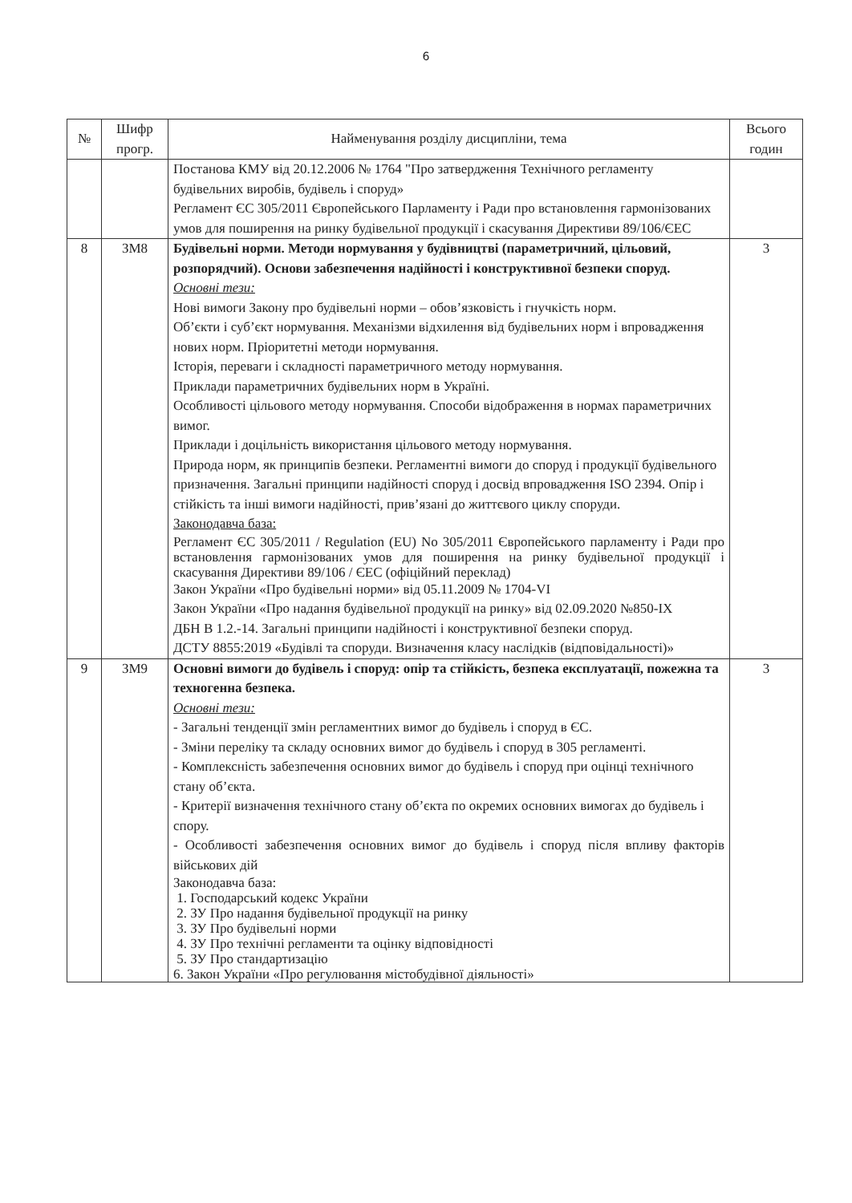6
| № | Шифр прогр. | Найменування розділу дисципліни, тема | Всього годин |
| --- | --- | --- | --- |
| | | Постанова КМУ від 20.12.2006 № 1764 "Про затвердження Технічного регламенту будівельних виробів, будівель і споруд» Регламент ЄС 305/2011 Європейського Парламенту і Ради про встановлення гармонізованих умов для поширення на ринку будівельної продукції і скасування Директиви 89/106/ЄЕС | |
| 8 | ЗМ8 | Будівельні норми. Методи нормування у будівництві (параметричний, цільовий, розпорядчий). Основи забезпечення надійності і конструктивної безпеки споруд. Основні тези: Нові вимоги Закону про будівельні норми – обов’язковість і гнучкість норм. Об’єкти і суб’єкт нормування. Механізми відхилення від будівельних норм і впровадження нових норм. Пріоритетні методи нормування. Історія, переваги і складності параметричного методу нормування. Приклади параметричних будівельних норм в Україні. Особливості цільового методу нормування. Способи відображення в нормах параметричних вимог. Приклади і доцільність використання цільового методу нормування. Природа норм, як принципів безпеки. Регламентні вимоги до споруд і продукції будівельного призначення. Загальні принципи надійності споруд і досвід впровадження ISO 2394. Опір і стійкість та інші вимоги надійності, прив’язані до життєвого циклу споруди. Законодавча база: Регламент ЄС 305/2011 / Regulation (EU) No 305/2011 Європейського парламенту і Ради про встановлення гармонізованих умов для поширення на ринку будівельної продукції і скасування Директиви 89/106 / ЄЕС (офіційний переклад) Закон України «Про будівельні норми» від 05.11.2009 № 1704-VI Закон України «Про надання будівельної продукції на ринку» від 02.09.2020 №850-IX ДБН В 1.2.-14. Загальні принципи надійності і конструктивної безпеки споруд. ДСТУ 8855:2019 «Будівлі та споруди. Визначення класу наслідків (відповідальності)» | 3 |
| 9 | ЗМ9 | Основні вимоги до будівель і споруд: опір та стійкість, безпека експлуатації, пожежна та техногенна безпека. Основні тези: - Загальні тенденції змін регламентних вимог до будівель і споруд в ЄС. - Зміни переліку та складу основних вимог до будівель і споруд в 305 регламенті. - Комплексність забезпечення основних вимог до будівель і споруд при оцінці технічного стану об’єкта. - Критерії визначення технічного стану об’єкта по окремих основних вимогах до будівель і спору. - Особливості забезпечення основних вимог до будівель і споруд після впливу факторів військових дій Законодавча база: 1. Господарський кодекс України 2. ЗУ Про надання будівельної продукції на ринку 3. ЗУ Про будівельні норми 4. ЗУ Про технічні регламенти та оцінку відповідності 5. ЗУ Про стандартизацію 6. Закон України «Про регулювання містобудівної діяльності» | 3 |